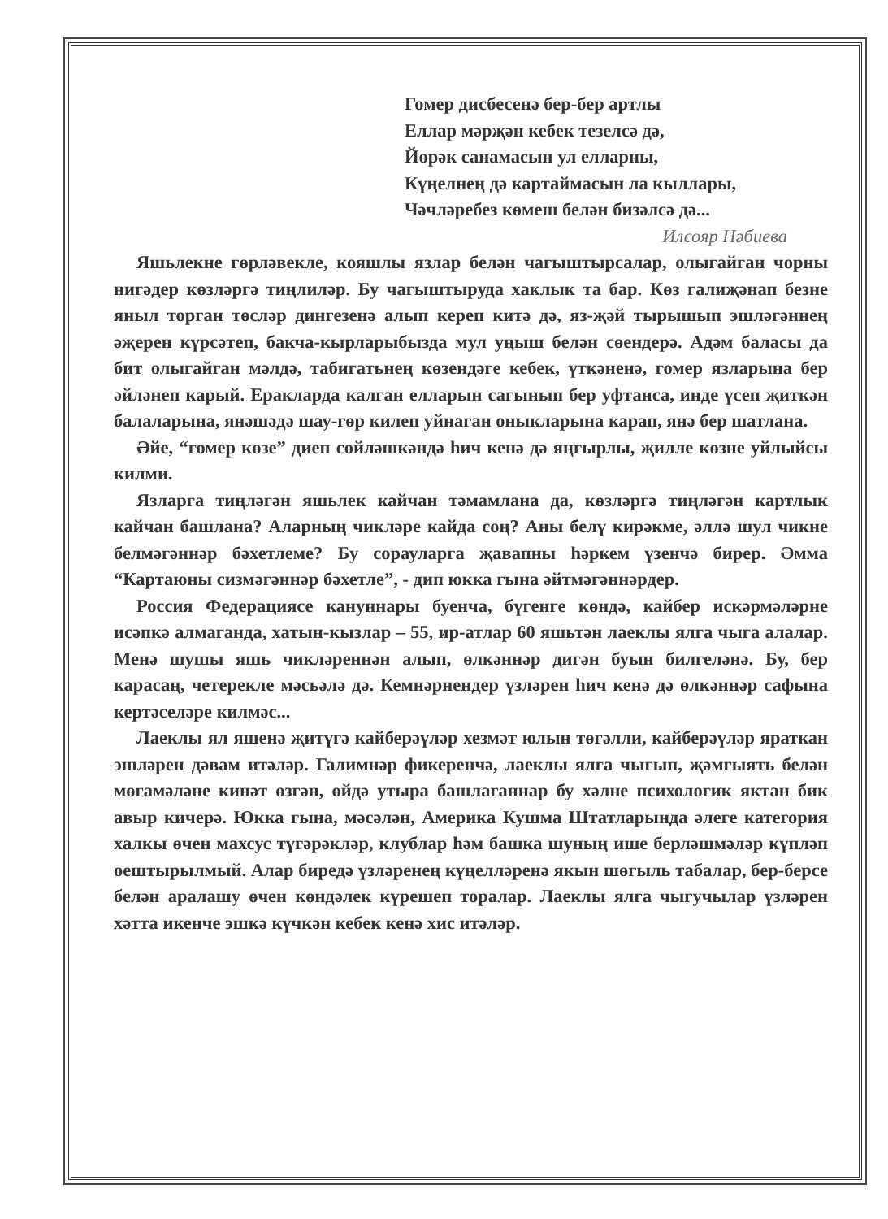Гомер дисбесенә бер-бер артлы
Еллар мәрҗән кебек тезелсә дә,
Йөрәк санамасын ул елларны,
Күңелнең дә картаймасын ла кыллары,
Чәчләребез көмеш белән бизәлсә дә...
Илсояр Нәбиева
Яшьлекне гөрләвекле, кояшлы язлар белән чагыштырсалар, олыгайган чорны нигәдер көзләргә тиңлиләр. Бу чагыштыруда хаклык та бар. Көз галиҗәнап безне яныл торган төсләр дингезенә алып кереп китә дә, яз-җәй тырышып эшләгәннең әҗерен күрсәтеп, бакча-кырларыбызда мул уңыш белән сөендерә. Адәм баласы да бит олыгайган мәлдә, табигатьнең көзендәге кебек, үткәненә, гомер язларына бер әйләнеп карый. Еракларда калган елларын сагынып бер уфтанса, инде үсеп җиткән балаларына, янәшәдә шау-гөр килеп уйнаган оныкларына карап, янә бер шатлана.
Әйе, “гомер көзе” диеп сөйләшкәндә һич кенә дә яңгырлы, җилле көзне уйлыйсы килми.
Язларга тиңләгән яшьлек кайчан тәмамлана да, көзләргә тиңләгән картлык кайчан башлана? Аларның чикләре кайда соң? Аны белү кирәкме, әллә шул чикне белмәгәннәр бәхетлеме? Бу сорауларга җавапны һәркем үзенчә бирер. Әмма “Картаюны сизмәгәннәр бәхетле”, - дип юкка гына әйтмәгәннәрдер.
Россия Федерациясе кануннары буенча, бүгенге көндә, кайбер искәрмәләрне исәпкә алмаганда, хатын-кызлар – 55, ир-атлар 60 яшьтән лаеклы ялга чыга алалар. Менә шушы яшь чикләреннән алып, өлкәннәр дигән буын билгеләнә. Бу, бер карасаң, четерекле мәсьәлә дә. Кемнәрнендер үзләрен һич кенә дә өлкәннәр сафына кертәселәре килмәс...
Лаеклы ял яшенә җитүгә кайберәүләр хезмәт юлын төгәлли, кайберәүләр яраткан эшләрен дәвам итәләр. Галимнәр фикеренчә, лаеклы ялга чыгып, җәмгыять белән мөгамәләне кинәт өзгән, өйдә утыра башлаганнар бу хәлне психологик яктан бик авыр кичерә. Юкка гына, мәсәлән, Америка Кушма Штатларында әлеге категория халкы өчен махсус түгәрәкләр, клублар һәм башка шуның ише берләшмәләр күпләп оештырылмый. Алар биредә үзләренең күңелләренә якын шөгыль табалар, бер-берсе белән аралашу өчен көндәлек күрешеп торалар. Лаеклы ялга чыгучылар үзләрен хәтта икенче эшкә күчкән кебек кенә хис итәләр.